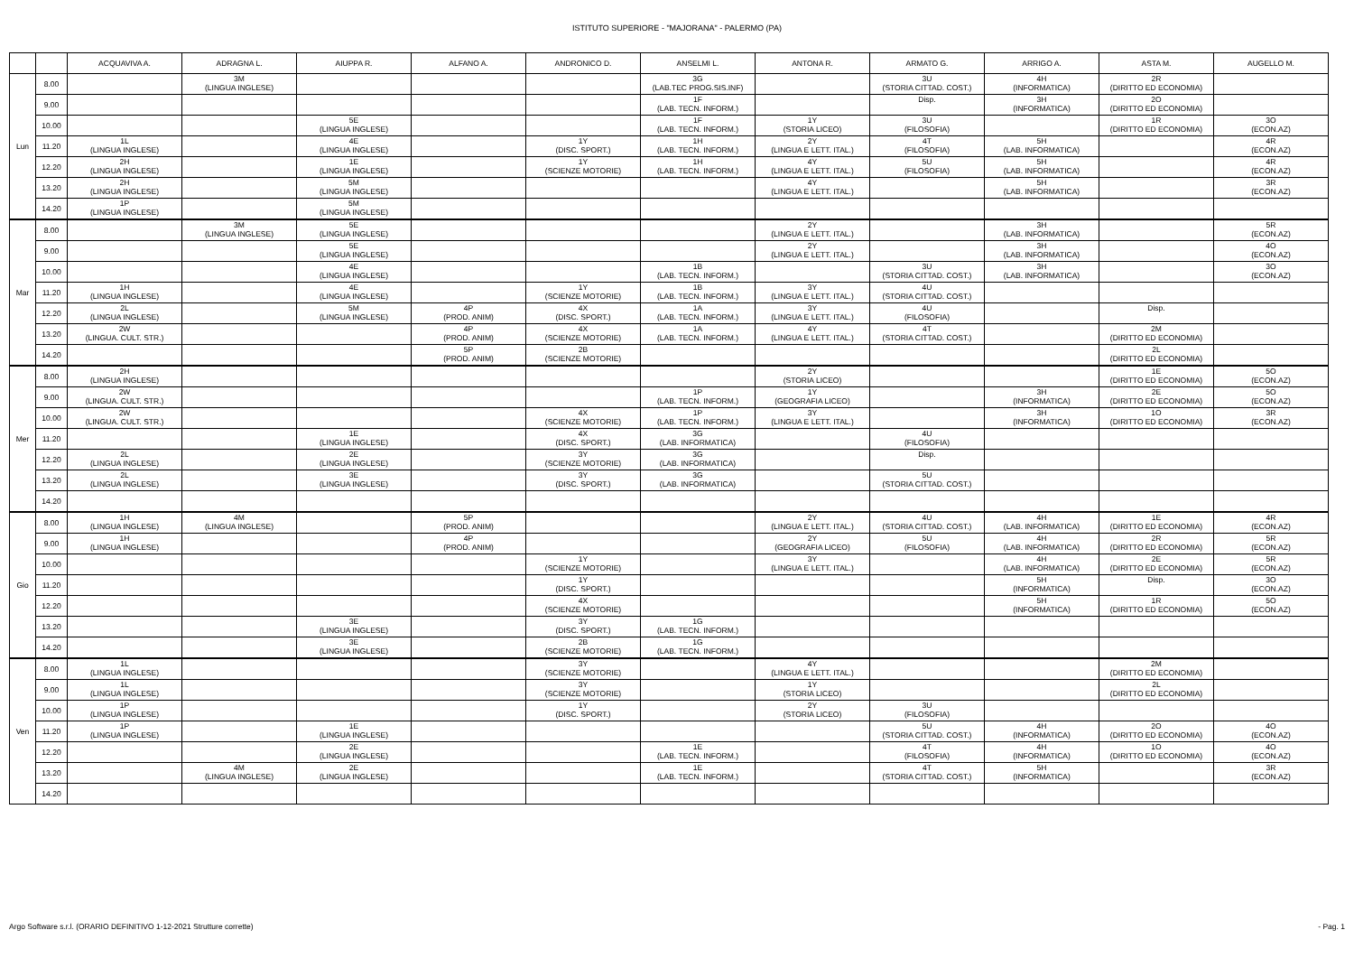ISTITUTO SUPERIORE - "MAJORANA" - PALERMO (PA)
| | | ACQUAVIVA A. | ADRAGNA L. | AIUPPA R. | ALFANO A. | ANDRONICO D. | ANSELMI L. | ANTONA R. | ARMATO G. | ARRIGO A. | ASTA M. | AUGELLO M. |
| --- | --- | --- | --- | --- | --- | --- | --- | --- | --- | --- | --- | --- |
| Lun | 8.00 | | 3M (LINGUA INGLESE) | | | | 3G (LAB.TEC PROG.SIS.INF) | | 3U (STORIA CITTAD. COST.) | 4H (INFORMATICA) | 2R (DIRITTO ED ECONOMIA) | |
| | 9.00 | | | | | | 1F (LAB. TECN. INFORM.) | | Disp. | 3H (INFORMATICA) | 2O (DIRITTO ED ECONOMIA) | |
| | 10.00 | | | 5E (LINGUA INGLESE) | | | 1F (LAB. TECN. INFORM.) | 1Y (STORIA LICEO) | 3U (FILOSOFIA) | | 1R (DIRITTO ED ECONOMIA) | 3O (ECON.AZ) |
| | 11.20 | 1L (LINGUA INGLESE) | | 4E (LINGUA INGLESE) | | 1Y (DISC. SPORT.) | 1H (LAB. TECN. INFORM.) | 2Y (LINGUA E LETT. ITAL.) | 4T (FILOSOFIA) | 5H (LAB. INFORMATICA) | | 4R (ECON.AZ) |
| | 12.20 | 2H (LINGUA INGLESE) | | 1E (LINGUA INGLESE) | | 1Y (SCIENZE MOTORIE) | 1H (LAB. TECN. INFORM.) | 4Y (LINGUA E LETT. ITAL.) | 5U (FILOSOFIA) | 5H (LAB. INFORMATICA) | | 4R (ECON.AZ) |
| | 13.20 | 2H (LINGUA INGLESE) | | 5M (LINGUA INGLESE) | | | | 4Y (LINGUA E LETT. ITAL.) | | 5H (LAB. INFORMATICA) | | 3R (ECON.AZ) |
| | 14.20 | 1P (LINGUA INGLESE) | | 5M (LINGUA INGLESE) | | | | | | | | |
| Mar | 8.00 | | 3M (LINGUA INGLESE) | 5E (LINGUA INGLESE) | | | | 2Y (LINGUA E LETT. ITAL.) | | 3H (LAB. INFORMATICA) | | 5R (ECON.AZ) |
| | 9.00 | | | 5E (LINGUA INGLESE) | | | | 2Y (LINGUA E LETT. ITAL.) | | 3H (LAB. INFORMATICA) | | 4O (ECON.AZ) |
| | 10.00 | | | 4E (LINGUA INGLESE) | | | 1B (LAB. TECN. INFORM.) | | 3U (STORIA CITTAD. COST.) | 3H (LAB. INFORMATICA) | | 3O (ECON.AZ) |
| | 11.20 | 1H (LINGUA INGLESE) | | 4E (LINGUA INGLESE) | | 1Y (SCIENZE MOTORIE) | 1B (LAB. TECN. INFORM.) | 3Y (LINGUA E LETT. ITAL.) | 4U (STORIA CITTAD. COST.) | | | |
| | 12.20 | 2L (LINGUA INGLESE) | | 5M (LINGUA INGLESE) | 4P (PROD. ANIM) | 4X (DISC. SPORT.) | 1A (LAB. TECN. INFORM.) | 3Y (LINGUA E LETT. ITAL.) | 4U (FILOSOFIA) | | Disp. | |
| | 13.20 | 2W (LINGUA. CULT. STR.) | | | 4P (PROD. ANIM) | 4X (SCIENZE MOTORIE) | 1A (LAB. TECN. INFORM.) | 4Y (LINGUA E LETT. ITAL.) | 4T (STORIA CITTAD. COST.) | | 2M (DIRITTO ED ECONOMIA) | |
| | 14.20 | | | | 5P (PROD. ANIM) | 2B (SCIENZE MOTORIE) | | | | | 2L (DIRITTO ED ECONOMIA) | |
| Mer | 8.00 | 2H (LINGUA INGLESE) | | | | | | 2Y (STORIA LICEO) | | | 1E (DIRITTO ED ECONOMIA) | 5O (ECON.AZ) |
| | 9.00 | 2W (LINGUA. CULT. STR.) | | | | | 1P (LAB. TECN. INFORM.) | 1Y (GEOGRAFIA LICEO) | | 3H (INFORMATICA) | 2E (DIRITTO ED ECONOMIA) | 5O (ECON.AZ) |
| | 10.00 | 2W (LINGUA. CULT. STR.) | | | | 4X (SCIENZE MOTORIE) | 1P (LAB. TECN. INFORM.) | 3Y (LINGUA E LETT. ITAL.) | | 3H (INFORMATICA) | 1O (DIRITTO ED ECONOMIA) | 3R (ECON.AZ) |
| | 11.20 | | | 1E (LINGUA INGLESE) | | 4X (DISC. SPORT.) | 3G (LAB. INFORMATICA) | | 4U (FILOSOFIA) | | | |
| | 12.20 | 2L (LINGUA INGLESE) | | 2E (LINGUA INGLESE) | | 3Y (SCIENZE MOTORIE) | 3G (LAB. INFORMATICA) | | Disp. | | | |
| | 13.20 | 2L (LINGUA INGLESE) | | 3E (LINGUA INGLESE) | | 3Y (DISC. SPORT.) | 3G (LAB. INFORMATICA) | | 5U (STORIA CITTAD. COST.) | | | |
| | 14.20 | | | | | | | | | | | |
| Gio | 8.00 | 1H (LINGUA INGLESE) | 4M (LINGUA INGLESE) | | 5P (PROD. ANIM) | | | 2Y (LINGUA E LETT. ITAL.) | 4U (STORIA CITTAD. COST.) | 4H (LAB. INFORMATICA) | 1E (DIRITTO ED ECONOMIA) | 4R (ECON.AZ) |
| | 9.00 | 1H (LINGUA INGLESE) | | | 4P (PROD. ANIM) | | | 2Y (GEOGRAFIA LICEO) | 5U (FILOSOFIA) | 4H (LAB. INFORMATICA) | 2R (DIRITTO ED ECONOMIA) | 5R (ECON.AZ) |
| | 10.00 | | | | | 1Y (SCIENZE MOTORIE) | | 3Y (LINGUA E LETT. ITAL.) | | 4H (LAB. INFORMATICA) | 2E (DIRITTO ED ECONOMIA) | 5R (ECON.AZ) |
| | 11.20 | | | | | 1Y (DISC. SPORT.) | | | | 5H (INFORMATICA) | Disp. | 3O (ECON.AZ) |
| | 12.20 | | | | | 4X (SCIENZE MOTORIE) | | | | 5H (INFORMATICA) | 1R (DIRITTO ED ECONOMIA) | 5O (ECON.AZ) |
| | 13.20 | | | 3E (LINGUA INGLESE) | | 3Y (DISC. SPORT.) | 1G (LAB. TECN. INFORM.) | | | | | |
| | 14.20 | | | 3E (LINGUA INGLESE) | | 2B (SCIENZE MOTORIE) | 1G (LAB. TECN. INFORM.) | | | | | |
| Ven | 8.00 | 1L (LINGUA INGLESE) | | | | 3Y (SCIENZE MOTORIE) | | 4Y (LINGUA E LETT. ITAL.) | | | 2M (DIRITTO ED ECONOMIA) | |
| | 9.00 | 1L (LINGUA INGLESE) | | | | 3Y (SCIENZE MOTORIE) | | 1Y (STORIA LICEO) | | | 2L (DIRITTO ED ECONOMIA) | |
| | 10.00 | 1P (LINGUA INGLESE) | | | | 1Y (DISC. SPORT.) | | 2Y (STORIA LICEO) | 3U (FILOSOFIA) | | | |
| | 11.20 | 1P (LINGUA INGLESE) | | 1E (LINGUA INGLESE) | | | | | 5U (STORIA CITTAD. COST.) | 4H (INFORMATICA) | 2O (DIRITTO ED ECONOMIA) | 4O (ECON.AZ) |
| | 12.20 | | | 2E (LINGUA INGLESE) | | | 1E (LAB. TECN. INFORM.) | | 4T (FILOSOFIA) | 4H (INFORMATICA) | 1O (DIRITTO ED ECONOMIA) | 4O (ECON.AZ) |
| | 13.20 | | 4M (LINGUA INGLESE) | 2E (LINGUA INGLESE) | | | 1E (LAB. TECN. INFORM.) | | 4T (STORIA CITTAD. COST.) | 5H (INFORMATICA) | | 3R (ECON.AZ) |
| | 14.20 | | | | | | | | | | | |
Argo Software s.r.l. (ORARIO DEFINITIVO 1-12-2021 Strutture corrette) - Pag. 1